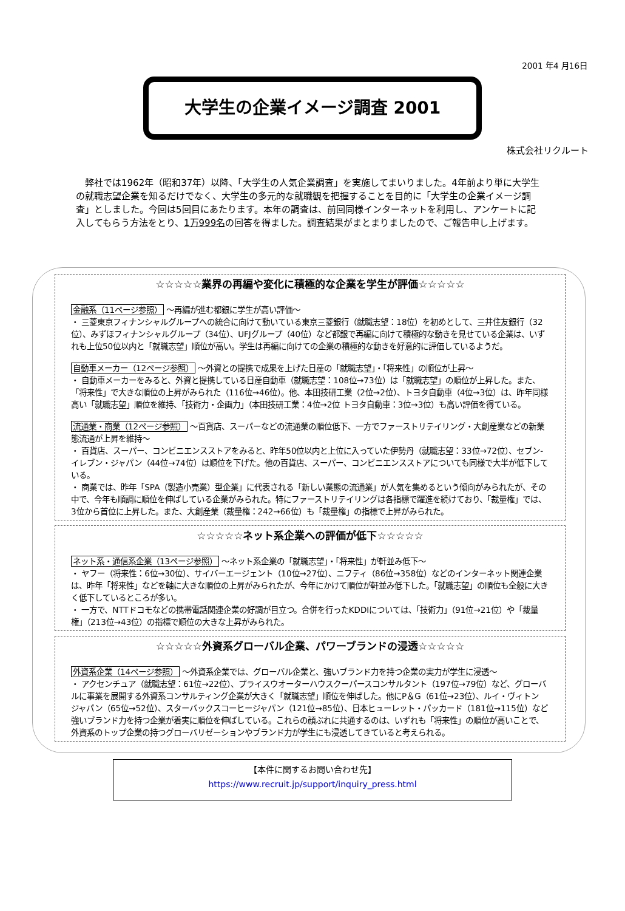2001 年4 月16日
大学生の企業イメージ調査 2001
株式会社リクルート
　弊社では1962年（昭和37年）以降、「大学生の人気企業調査」を実施してまいりました。4年前より単に大学生の就職志望企業を知るだけでなく、大学生の多元的な就職観を把握することを目的に「大学生の企業イメージ調査」としました。今回は5回目にあたります。本年の調査は、前回同様インターネットを利用し、アンケートに記入してもらう方法をとり、1万999名の回答を得ました。調査結果がまとまりましたので、ご報告申し上げます。
☆☆☆☆☆業界の再編や変化に積極的な企業を学生が評価☆☆☆☆☆
金融系（11ページ参照） ～再編が進む都銀に学生が高い評価～
・ 三菱東京フィナンシャルグループへの統合に向けて動いている東京三菱銀行（就職志望：18位）を初めとして、三井住友銀行（32位）、みずほフィナンシャルグループ（34位）、UFJグループ（40位）など都銀で再編に向けて積極的な動きを見せている企業は、いずれも上位50位以内と「就職志望」順位が高い。学生は再編に向けての企業の積極的な動きを好意的に評価しているようだ。
自動車メーカー（12ページ参照） ～外資との提携で成果を上げた日産の「就職志望」・「将来性」の順位が上昇～
・ 自動車メーカーをみると、外資と提携している日産自動車（就職志望：108位→73位）は「就職志望」の順位が上昇した。また、「将来性」で大きな順位の上昇がみられた（116位→46位）。他、本田技研工業（2位→2位）、トヨタ自動車（4位→3位）は、昨年同様高い「就職志望」順位を維持、「技術力・企画力」（本田技研工業：4位→2位 トヨタ自動車：3位→3位）も高い評価を得ている。
流通業・商業（12ページ参照） ～百貨店、スーパーなどの流通業の順位低下、一方でファーストリテイリング・大創産業などの新業態流通が上昇を維持～
・ 百貨店、スーパー、コンビニエンスストアをみると、昨年50位以内と上位に入っていた伊勢丹（就職志望：33位→72位）、セブン-イレブン・ジャパン（44位→74位）は順位を下げた。他の百貨店、スーパー、コンビニエンスストアについても同様で大半が低下している。
・ 商業では、昨年「SPA（製造小売業）型企業」に代表される「新しい業態の流通業」が人気を集めるという傾向がみられたが、その中で、今年も順調に順位を伸ばしている企業がみられた。特にファーストリテイリングは各指標で躍進を続けており、「裁量権」では、3位から首位に上昇した。また、大創産業（裁量権：242→66位）も「裁量権」の指標で上昇がみられた。
☆☆☆☆☆ネット系企業への評価が低下☆☆☆☆☆
ネット系・通信系企業（13ページ参照） ～ネット系企業の「就職志望」・「将来性」が軒並み低下～
・ ヤフー（将来性：6位→30位）、サイバーエージェント（10位→27位）、ニフティ（86位→358位）などのインターネット関連企業は、昨年「将来性」などを軸に大きな順位の上昇がみられたが、今年にかけて順位が軒並み低下した。「就職志望」の順位も全般に大きく低下しているところが多い。
・ 一方で、NTTドコモなどの携帯電話関連企業の好調が目立つ。合併を行ったKDDIについては、「技術力」（91位→21位）や「裁量権」（213位→43位）の指標で順位の大きな上昇がみられた。
☆☆☆☆☆外資系グローバル企業、パワーブランドの浸透☆☆☆☆☆
外資系企業（14ページ参照） ～外資系企業では、グローバル企業と、強いブランド力を持つ企業の実力が学生に浸透～
・ アクセンチュア（就職志望：61位→22位）、プライスウオーターハウスクーパースコンサルタント（197位→79位）など、グローバルに事業を展開する外資系コンサルティング企業が大きく「就職志望」順位を伸ばした。他にP＆G（61位→23位）、ルイ・ヴィトン ジャパン（65位→52位）、スターバックスコーヒージャパン（121位→85位）、日本ヒューレット・パッカード（181位→115位）など強いブランド力を持つ企業が着実に順位を伸ばしている。これらの顔ぶれに共通するのは、いずれも「将来性」の順位が高いことで、外資系のトップ企業の持つグローバリゼーションやブランド力が学生にも浸透してきていると考えられる。
【本件に関するお問い合わせ先】
https://www.recruit.jp/support/inquiry_press.html